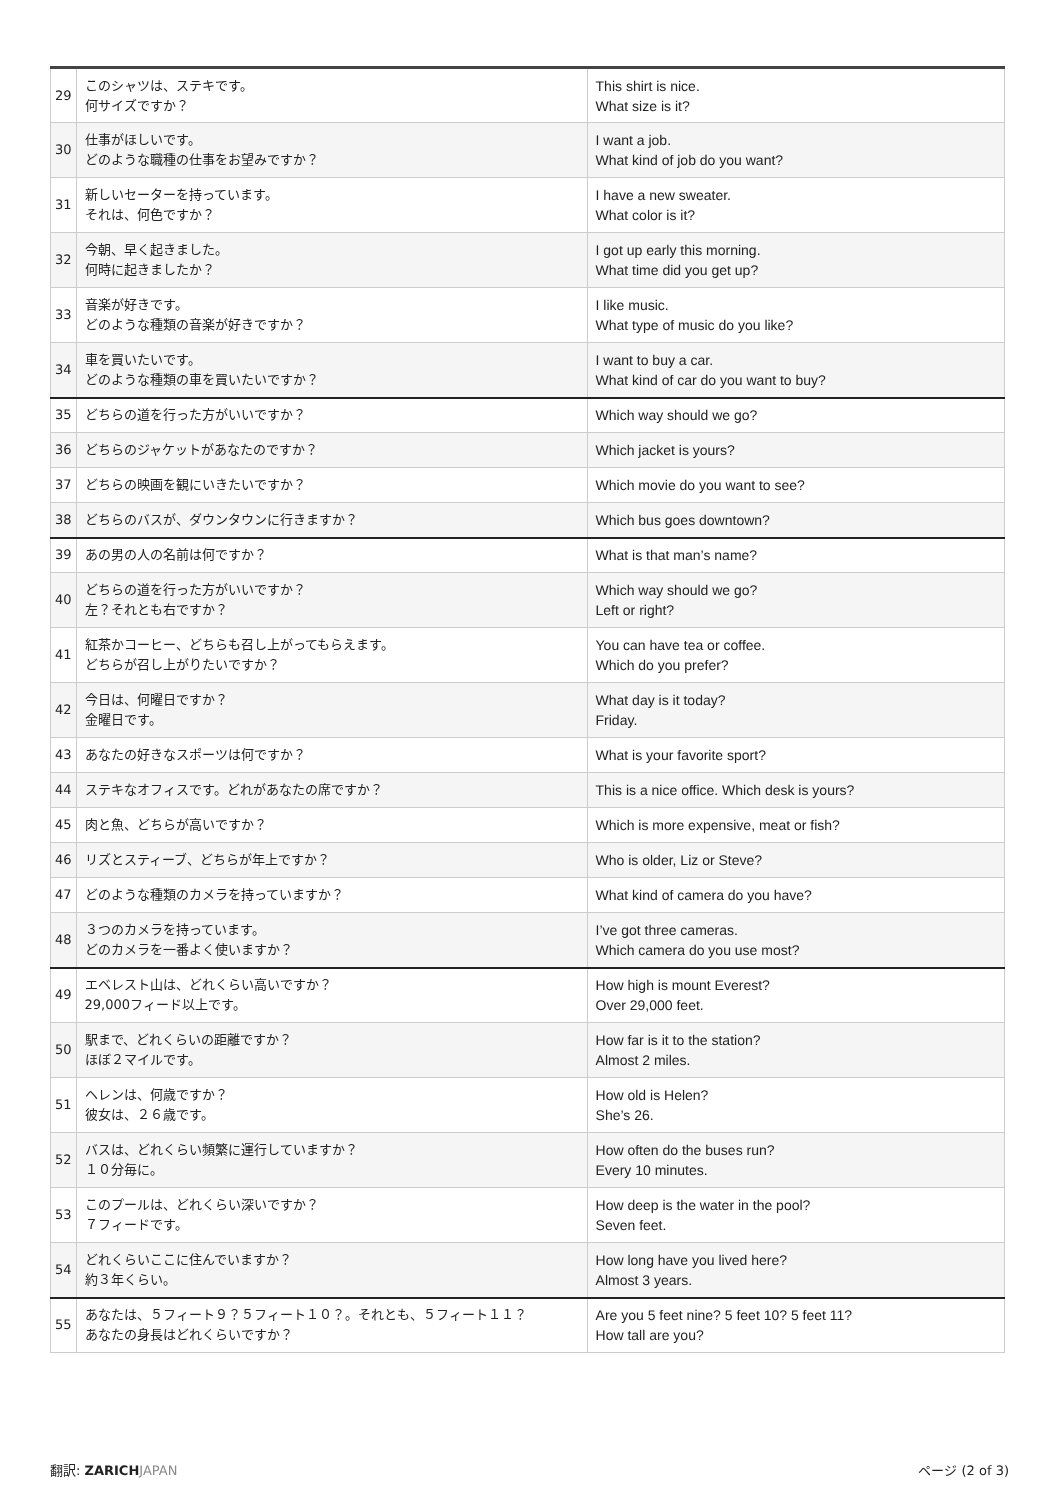| 29 | このシャツは、ステキです。 何サイズですか？ | This shirt is nice. What size is it? |
| 30 | 仕事がほしいです。 どのような職種の仕事をお望みですか？ | I want a job. What kind of job do you want? |
| 31 | 新しいセーターを持っています。 それは、何色ですか？ | I have a new sweater. What color is it? |
| 32 | 今朝、早く起きました。 何時に起きましたか？ | I got up early this morning. What time did you get up? |
| 33 | 音楽が好きです。 どのような種類の音楽が好きですか？ | I like music. What type of music do you like? |
| 34 | 車を買いたいです。 どのような種類の車を買いたいですか？ | I want to buy a car. What kind of car do you want to buy? |
| 35 | どちらの道を行った方がいいですか？ | Which way should we go? |
| 36 | どちらのジャケットがあなたのですか？ | Which jacket is yours? |
| 37 | どちらの映画を観にいきたいですか？ | Which movie do you want to see? |
| 38 | どちらのバスが、ダウンタウンに行きますか？ | Which bus goes downtown? |
| 39 | あの男の人の名前は何ですか？ | What is that man’s name? |
| 40 | どちらの道を行った方がいいですか？ 左？それとも右ですか？ | Which way should we go? Left or right? |
| 41 | 紅茶かコーヒー、どちらも召し上がってもらえます。 どちらが召し上がりたいですか？ | You can have tea or coffee. Which do you prefer? |
| 42 | 今日は、何曜日ですか？ 金曜日です。 | What day is it today? Friday. |
| 43 | あなたの好きなスポーツは何ですか？ | What is your favorite sport? |
| 44 | ステキなオフィスです。どれがあなたの席ですか？ | This is a nice office. Which desk is yours? |
| 45 | 肉と魚、どちらが高いですか？ | Which is more expensive, meat or fish? |
| 46 | リズとスティーブ、どちらが年上ですか？ | Who is older, Liz or Steve? |
| 47 | どのような種類のカメラを持っていますか？ | What kind of camera do you have? |
| 48 | ３つのカメラを持っています。 どのカメラを一番よく使いますか？ | I’ve got three cameras. Which camera do you use most? |
| 49 | エベレスト山は、どれくらい高いですか？ 29,000フィード以上です。 | How high is mount Everest? Over 29,000 feet. |
| 50 | 駅まで、どれくらいの距離ですか？ ほぼ２マイルです。 | How far is it to the station? Almost 2 miles. |
| 51 | ヘレンは、何歳ですか？ 彼女は、２６歳です。 | How old is Helen? She’s 26. |
| 52 | バスは、どれくらい頻繁に運行していますか？ １０分毎に。 | How often do the buses run? Every 10 minutes. |
| 53 | このプールは、どれくらい深いですか？ ７フィードです。 | How deep is the water in the pool? Seven feet. |
| 54 | どれくらいここに住んでいますか？ 約３年くらい。 | How long have you lived here? Almost 3 years. |
| 55 | あなたは、５フィート９？５フィート１０？。それとも、５フィート１１？ あなたの身長はどれくらいですか？ | Are you 5 feet nine? 5 feet 10? 5 feet 11? How tall are you? |
翻訳: ZARICH JAPAN ページ (2 of 3)